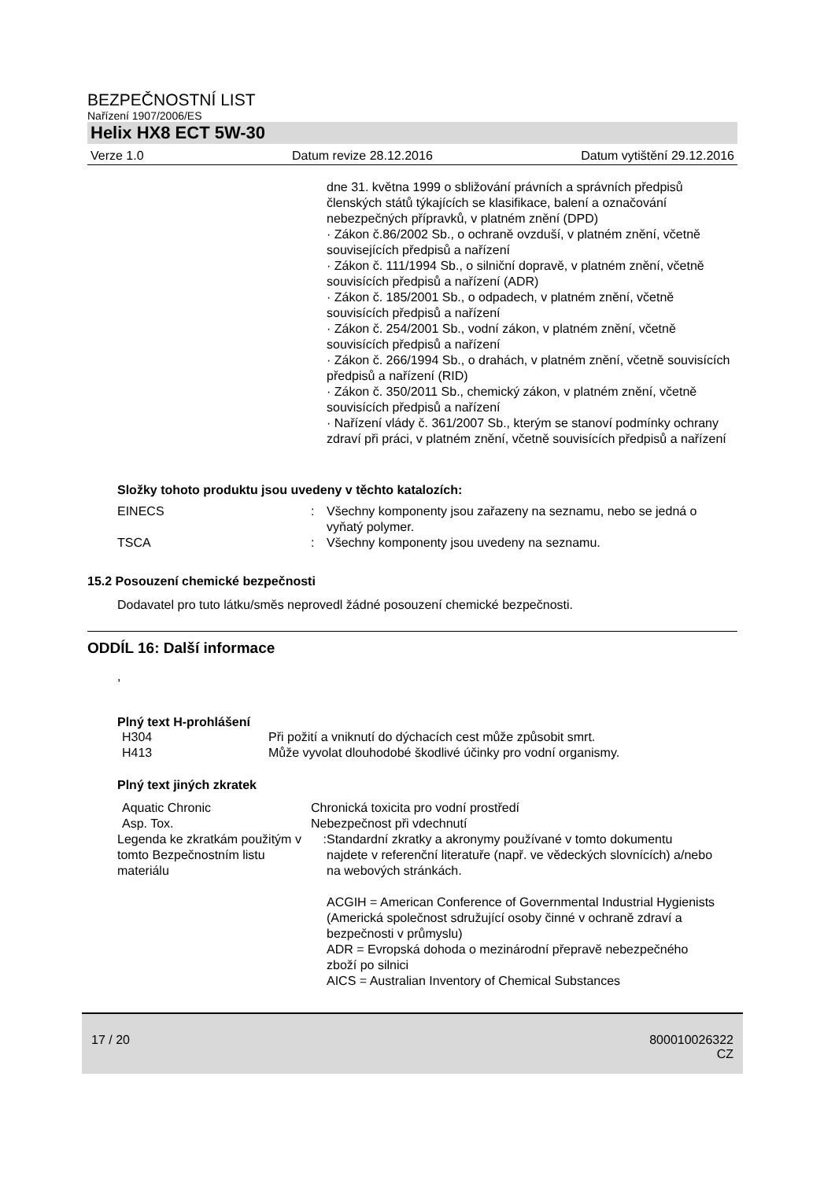BEZPEČNOSTNÍ LIST
Nařízení 1907/2006/ES
Helix HX8 ECT 5W-30
Verze 1.0 Datum revize 28.12.2016 Datum vytištění 29.12.2016
dne 31. května 1999 o sbližování právních a správních předpisů členských států týkajících se klasifikace, balení a označování nebezpečných přípravků, v platném znění (DPD)
· Zákon č.86/2002 Sb., o ochraně ovzduší, v platném znění, včetně souvisejících předpisů a nařízení
· Zákon č. 111/1994 Sb., o silniční dopravě, v platném znění, včetně souvisících předpisů a nařízení (ADR)
· Zákon č. 185/2001 Sb., o odpadech, v platném znění, včetně souvisících předpisů a nařízení
· Zákon č. 254/2001 Sb., vodní zákon, v platném znění, včetně souvisících předpisů a nařízení
· Zákon č. 266/1994 Sb., o drahách, v platném znění, včetně souvisících předpisů a nařízení (RID)
· Zákon č. 350/2011 Sb., chemický zákon, v platném znění, včetně souvisících předpisů a nařízení
· Nařízení vlády č. 361/2007 Sb., kterým se stanoví podmínky ochrany zdraví při práci, v platném znění, včetně souvisících předpisů a nařízení
Složky tohoto produktu jsou uvedeny v těchto katalozích:
| EINECS | : | Všechny komponenty jsou zařazeny na seznamu, nebo se jedná o vyňatý polymer. |
| TSCA | : | Všechny komponenty jsou uvedeny na seznamu. |
15.2 Posouzení chemické bezpečnosti
Dodavatel pro tuto látku/směs neprovedl žádné posouzení chemické bezpečnosti.
ODDÍL 16: Další informace
,
Plný text H-prohlášení
| H304 | Při požití a vniknutí do dýchacích cest může způsobit smrt. |
| H413 | Může vyvolat dlouhodobé škodlivé účinky pro vodní organismy. |
Plný text jiných zkratek
| Aquatic Chronic | Chronická toxicita pro vodní prostředí | |
| Asp. Tox. | Nebezpečnost při vdechnutí | |
| Legenda ke zkratkám použitým v tomto Bezpečnostním listu materiálu | : | Standardní zkratky a akronymy používané v tomto dokumentu najdete v referenční literatuře (např. ve vědeckých slovnících) a/nebo na webových stránkách. ACGIH = American Conference of Governmental Industrial Hygienists (Americká společnost sdružující osoby činné v ochraně zdraví a bezpečnosti v průmyslu) ADR = Evropská dohoda o mezinárodní přepravě nebezpečného zboží po silnici AICS = Australian Inventory of Chemical Substances |
17 / 20 800010026322
CZ